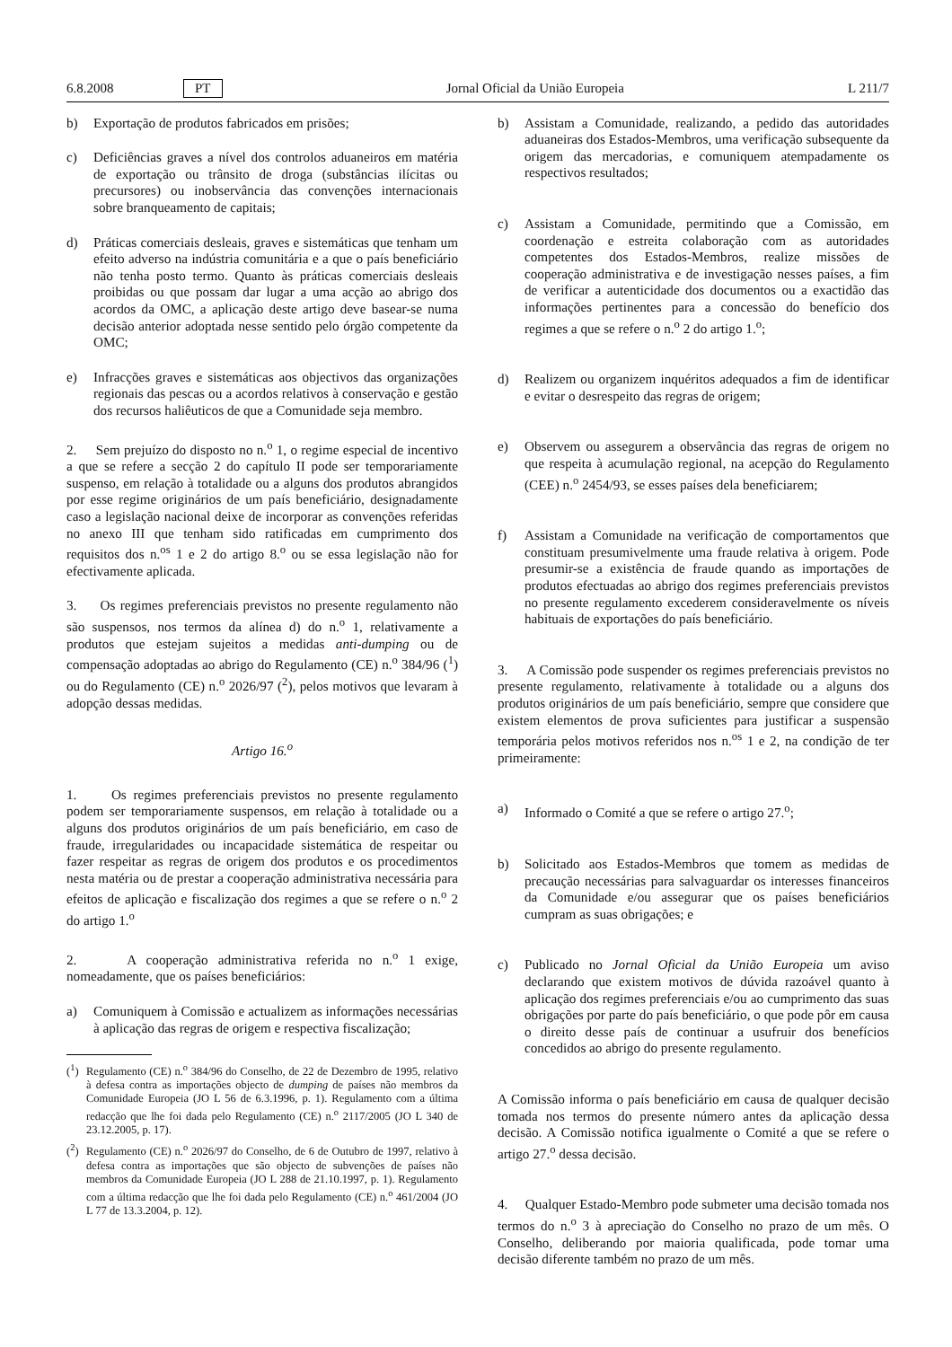6.8.2008 PT Jornal Oficial da União Europeia L 211/7
b) Exportação de produtos fabricados em prisões;
c) Deficiências graves a nível dos controlos aduaneiros em matéria de exportação ou trânsito de droga (substâncias ilícitas ou precursores) ou inobservância das convenções internacionais sobre branqueamento de capitais;
d) Práticas comerciais desleais, graves e sistemáticas que tenham um efeito adverso na indústria comunitária e a que o país beneficiário não tenha posto termo. Quanto às práticas comerciais desleais proibidas ou que possam dar lugar a uma acção ao abrigo dos acordos da OMC, a aplicação deste artigo deve basear-se numa decisão anterior adoptada nesse sentido pelo órgão competente da OMC;
e) Infracções graves e sistemáticas aos objectivos das organizações regionais das pescas ou a acordos relativos à conservação e gestão dos recursos haliêuticos de que a Comunidade seja membro.
2. Sem prejuízo do disposto no n.<sup>o</sup> 1, o regime especial de incentivo a que se refere a secção 2 do capítulo II pode ser temporariamente suspenso, em relação à totalidade ou a alguns dos produtos abrangidos por esse regime originários de um país beneficiário, designadamente caso a legislação nacional deixe de incorporar as convenções referidas no anexo III que tenham sido ratificadas em cumprimento dos requisitos dos n.<sup>os</sup> 1 e 2 do artigo 8.<sup>o</sup> ou se essa legislação não for efectivamente aplicada.
3. Os regimes preferenciais previstos no presente regulamento não são suspensos, nos termos da alínea d) do n.<sup>o</sup> 1, relativamente a produtos que estejam sujeitos a medidas anti-dumping ou de compensação adoptadas ao abrigo do Regulamento (CE) n.<sup>o</sup> 384/96 (<sup>1</sup>) ou do Regulamento (CE) n.<sup>o</sup> 2026/97 (<sup>2</sup>), pelos motivos que levaram à adopção dessas medidas.
Artigo 16.<sup>o</sup>
1. Os regimes preferenciais previstos no presente regulamento podem ser temporariamente suspensos, em relação à totalidade ou a alguns dos produtos originários de um país beneficiário, em caso de fraude, irregularidades ou incapacidade sistemática de respeitar ou fazer respeitar as regras de origem dos produtos e os procedimentos nesta matéria ou de prestar a cooperação administrativa necessária para efeitos de aplicação e fiscalização dos regimes a que se refere o n.<sup>o</sup> 2 do artigo 1.<sup>o</sup>
2. A cooperação administrativa referida no n.<sup>o</sup> 1 exige, nomeadamente, que os países beneficiários:
a) Comuniquem à Comissão e actualizem as informações necessárias à aplicação das regras de origem e respectiva fiscalização;
(<sup>1</sup>) Regulamento (CE) n.<sup>o</sup> 384/96 do Conselho, de 22 de Dezembro de 1995, relativo à defesa contra as importações objecto de dumping de países não membros da Comunidade Europeia (JO L 56 de 6.3.1996, p. 1). Regulamento com a última redacção que lhe foi dada pelo Regulamento (CE) n.<sup>o</sup> 2117/2005 (JO L 340 de 23.12.2005, p. 17).
(<sup>2</sup>) Regulamento (CE) n.<sup>o</sup> 2026/97 do Conselho, de 6 de Outubro de 1997, relativo à defesa contra as importações que são objecto de subvenções de países não membros da Comunidade Europeia (JO L 288 de 21.10.1997, p. 1). Regulamento com a última redacção que lhe foi dada pelo Regulamento (CE) n.<sup>o</sup> 461/2004 (JO L 77 de 13.3.2004, p. 12).
b) Assistam a Comunidade, realizando, a pedido das autoridades aduaneiras dos Estados-Membros, uma verificação subsequente da origem das mercadorias, e comuniquem atempadamente os respectivos resultados;
c) Assistam a Comunidade, permitindo que a Comissão, em coordenação e estreita colaboração com as autoridades competentes dos Estados-Membros, realize missões de cooperação administrativa e de investigação nesses países, a fim de verificar a autenticidade dos documentos ou a exactidão das informações pertinentes para a concessão do benefício dos regimes a que se refere o n.<sup>o</sup> 2 do artigo 1.<sup>o</sup>;
d) Realizem ou organizem inquéritos adequados a fim de identificar e evitar o desrespeito das regras de origem;
e) Observem ou assegurem a observância das regras de origem no que respeita à acumulação regional, na acepção do Regulamento (CEE) n.<sup>o</sup> 2454/93, se esses países dela beneficiarem;
f) Assistam a Comunidade na verificação de comportamentos que constituam presumivelmente uma fraude relativa à origem. Pode presumir-se a existência de fraude quando as importações de produtos efectuadas ao abrigo dos regimes preferenciais previstos no presente regulamento excederem consideravelmente os níveis habituais de exportações do país beneficiário.
3. A Comissão pode suspender os regimes preferenciais previstos no presente regulamento, relativamente à totalidade ou a alguns dos produtos originários de um país beneficiário, sempre que considere que existem elementos de prova suficientes para justificar a suspensão temporária pelos motivos referidos nos n.<sup>os</sup> 1 e 2, na condição de ter primeiramente:
a) Informado o Comité a que se refere o artigo 27.<sup>o</sup>;
b) Solicitado aos Estados-Membros que tomem as medidas de precaução necessárias para salvaguardar os interesses financeiros da Comunidade e/ou assegurar que os países beneficiários cumpram as suas obrigações; e
c) Publicado no Jornal Oficial da União Europeia um aviso declarando que existem motivos de dúvida razoável quanto à aplicação dos regimes preferenciais e/ou ao cumprimento das suas obrigações por parte do país beneficiário, o que pode pôr em causa o direito desse país de continuar a usufruir dos benefícios concedidos ao abrigo do presente regulamento.
A Comissão informa o país beneficiário em causa de qualquer decisão tomada nos termos do presente número antes da aplicação dessa decisão. A Comissão notifica igualmente o Comité a que se refere o artigo 27.<sup>o</sup> dessa decisão.
4. Qualquer Estado-Membro pode submeter uma decisão tomada nos termos do n.<sup>o</sup> 3 à apreciação do Conselho no prazo de um mês. O Conselho, deliberando por maioria qualificada, pode tomar uma decisão diferente também no prazo de um mês.